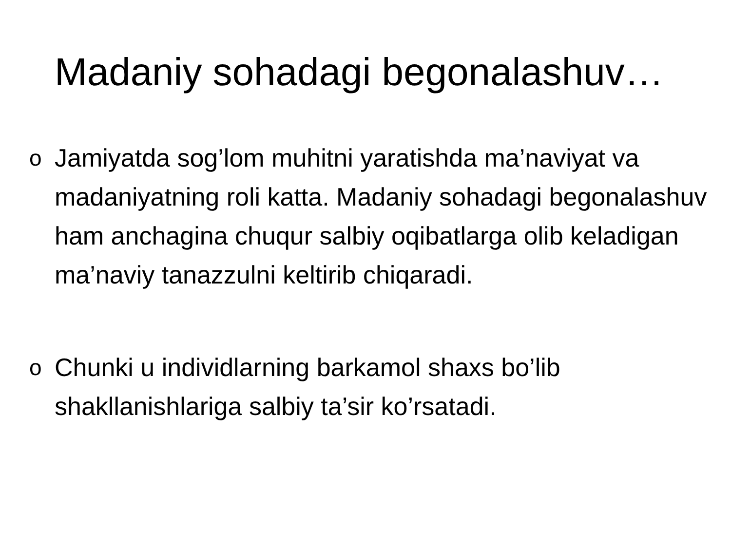Madaniy sohadagi begonalashuv…
o Jamiyatda sog’lom muhitni yaratishda ma’naviyat va madaniyatning roli katta. Madaniy sohadagi begonalashuv ham anchagina chuqur salbiy oqibatlarga olib keladigan ma’naviy tanazzulni keltirib chiqaradi.
o Chunki u individlarning barkamol shaxs bo’lib shakllanishlariga salbiy ta’sir ko’rsatadi.